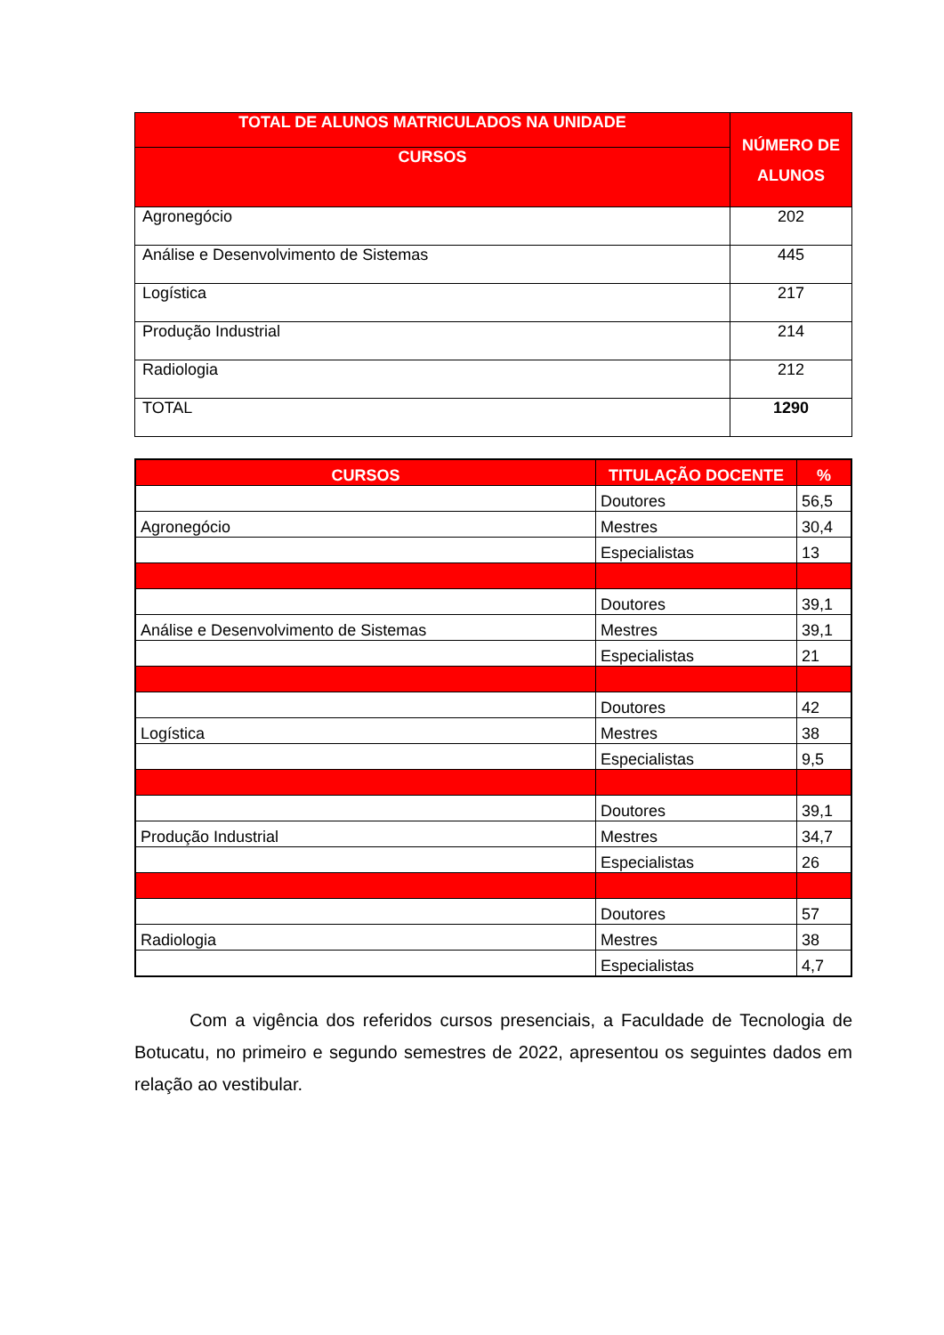| TOTAL DE ALUNOS MATRICULADOS NA UNIDADE | NÚMERO DE ALUNOS |
| --- | --- |
| CURSOS | |
| Agronegócio | 202 |
| Análise e Desenvolvimento de Sistemas | 445 |
| Logística | 217 |
| Produção Industrial | 214 |
| Radiologia | 212 |
| TOTAL | 1290 |
| CURSOS | TITULAÇÃO DOCENTE | % |
| --- | --- | --- |
| | Doutores | 56,5 |
| Agronegócio | Mestres | 30,4 |
| | Especialistas | 13 |
| | Doutores | 39,1 |
| Análise e Desenvolvimento de Sistemas | Mestres | 39,1 |
| | Especialistas | 21 |
| | Doutores | 42 |
| Logística | Mestres | 38 |
| | Especialistas | 9,5 |
| | Doutores | 39,1 |
| Produção Industrial | Mestres | 34,7 |
| | Especialistas | 26 |
| | Doutores | 57 |
| Radiologia | Mestres | 38 |
| | Especialistas | 4,7 |
Com a vigência dos referidos cursos presenciais, a Faculdade de Tecnologia de Botucatu, no primeiro e segundo semestres de 2022, apresentou os seguintes dados em relação ao vestibular.